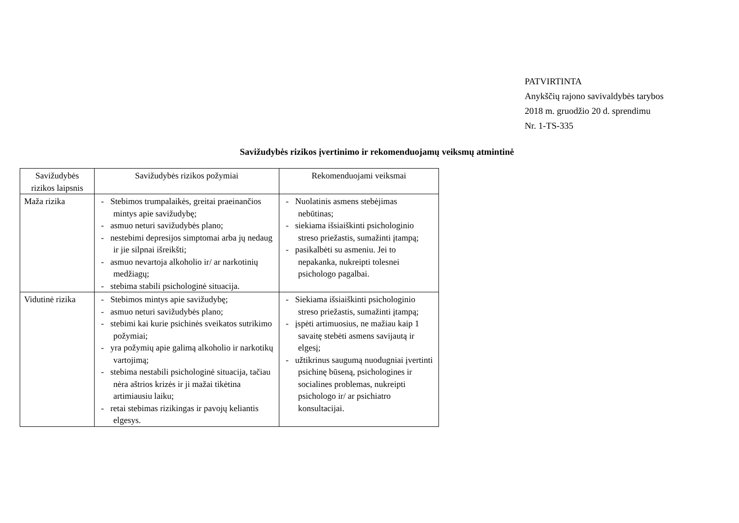PATVIRTINTA
Anykščių rajono savivaldybės tarybos
2018 m. gruodžio 20 d. sprendimu
Nr. 1-TS-335
Savižudybės rizikos įvertinimo ir rekomenduojamų veiksmų atmintinė
| Savižudybės rizikos laipsnis | Savižudybės rizikos požymiai | Rekomenduojami veiksmai |
| --- | --- | --- |
| Maža rizika | - Stebimos trumpalaikės, greitai praeinančios mintys apie savižudybę; - asmuo neturi savižudybės plano; - nestebimi depresijos simptomai arba jų nedaug ir jie silpnai išreikšti; - asmuo nevartoja alkoholio ir/ ar narkotinių medžiagų; - stebima stabili psichologinė situacija. | - Nuolatinis asmens stebėjimas nebūtinas; - siekiama išsiaiškinti psichologinio streso priežastis, sumažinti įtampą; - pasikalbėti su asmeniu. Jei to nepakanka, nukreipti tolesnei psichologo pagalbai. |
| Vidutinė rizika | - Stebimos mintys apie savižudybę; - asmuo neturi savižudybės plano; - stebimi kai kurie psichinės sveikatos sutrikimo požymiai; - yra požymių apie galimą alkoholio ir narkotikų vartojimą; - stebima nestabili psichologinė situacija, tačiau nėra aštrios krizės ir ji mažai tikėtina artimiausiu laiku; - retai stebimas rizikingas ir pavojų keliantis elgesys. | - Siekiama išsiaiškinti psichologinio streso priežastis, sumažinti įtampą; - įspėti artimuosius, ne mažiau kaip 1 savaitę stebėti asmens savijautą ir elgesį; - užtikrinus saugumą nuodugniai įvertinti psichinę būseną, psichologines ir socialines problemas, nukreipti psichologo ir/ ar psichiatro konsultacijai. |